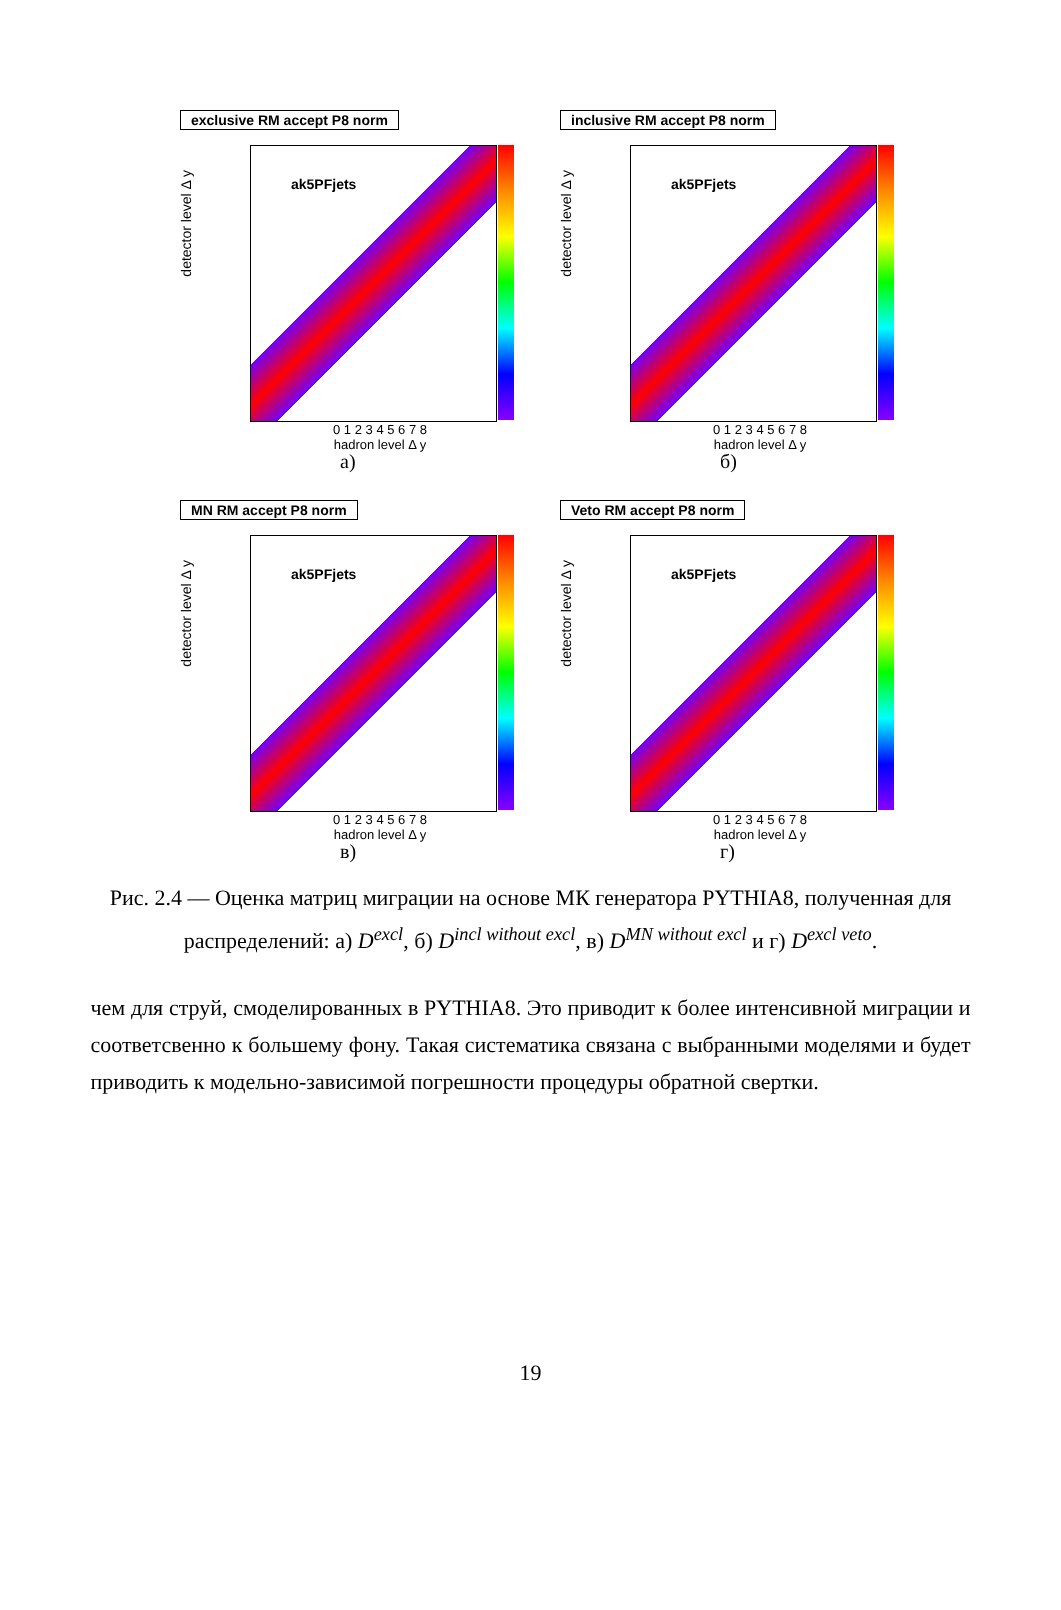exclusive RM accept P8 norm
detector level Δ y
ak5PFjets
0 1 2 3 4 5 6 7 8
hadron level Δ y
а)
inclusive RM accept P8 norm
detector level Δ y
ak5PFjets
0 1 2 3 4 5 6 7 8
hadron level Δ y
б)
MN RM accept P8 norm
detector level Δ y
ak5PFjets
0 1 2 3 4 5 6 7 8
hadron level Δ y
в)
Veto RM accept P8 norm
detector level Δ y
ak5PFjets
0 1 2 3 4 5 6 7 8
hadron level Δ y
г)
Рис. 2.4 — Оценка матриц миграции на основе МК генератора PYTHIA8, полученная для распределений: а) D<sup>excl</sup>, б) D<sup>incl without excl</sup>, в) D<sup>MN without excl</sup> и г) D<sup>excl veto</sup>.
чем для струй, смоделированных в PYTHIA8. Это приводит к более интенсивной миграции и соответсвенно к большему фону. Такая систематика связана с выбранными моделями и будет приводить к модельно-зависимой погрешности процедуры обратной свертки.
19